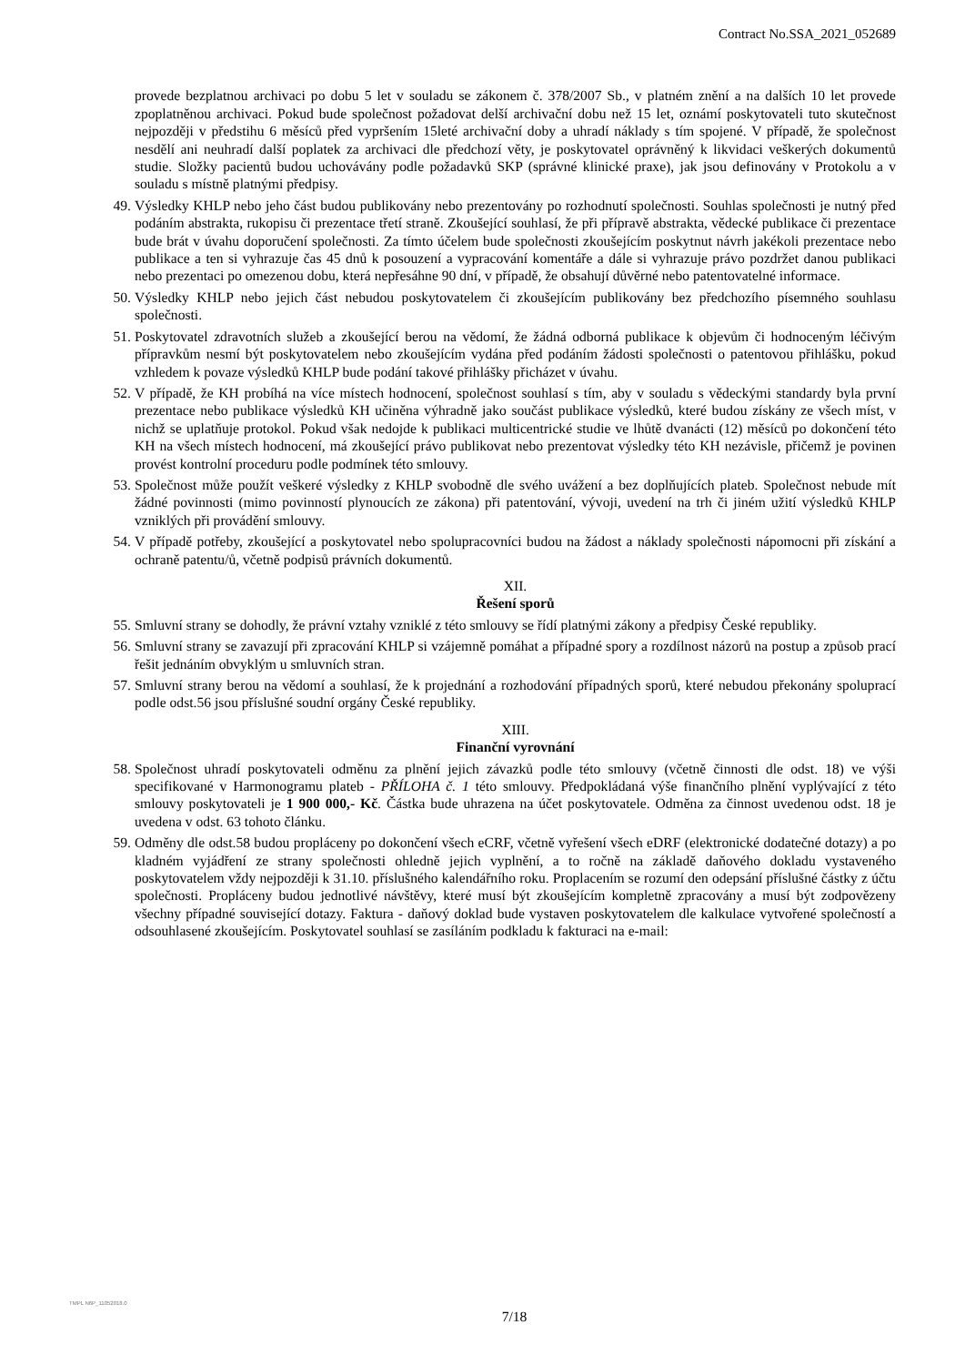Contract No.SSA_2021_052689
provede bezplatnou archivaci po dobu 5 let v souladu se zákonem č. 378/2007 Sb., v platném znění a na dalších 10 let provede zpoplatněnou archivaci. Pokud bude společnost požadovat delší archivační dobu než 15 let, oznámí poskytovateli tuto skutečnost nejpozději v předstihu 6 měsíců před vypršením 15leté archivační doby a uhradí náklady s tím spojené. V případě, že společnost nesdělí ani neuhradí další poplatek za archivaci dle předchozí věty, je poskytovatel oprávněný k likvidaci veškerých dokumentů studie. Složky pacientů budou uchovávány podle požadavků SKP (správné klinické praxe), jak jsou definovány v Protokolu a v souladu s místně platnými předpisy.
49. Výsledky KHLP nebo jeho část budou publikovány nebo prezentovány po rozhodnutí společnosti. Souhlas společnosti je nutný před podáním abstrakta, rukopisu či prezentace třetí straně. Zkoušející souhlasí, že při přípravě abstrakta, vědecké publikace či prezentace bude brát v úvahu doporučení společnosti. Za tímto účelem bude společnosti zkoušejícím poskytnut návrh jakékoli prezentace nebo publikace a ten si vyhrazuje čas 45 dnů k posouzení a vypracování komentáře a dále si vyhrazuje právo pozdržet danou publikaci nebo prezentaci po omezenou dobu, která nepřesáhne 90 dní, v případě, že obsahují důvěrné nebo patentovatelné informace.
50. Výsledky KHLP nebo jejich část nebudou poskytovatelem či zkoušejícím publikovány bez předchozího písemného souhlasu společnosti.
51. Poskytovatel zdravotních služeb a zkoušející berou na vědomí, že žádná odborná publikace k objevům či hodnoceným léčivým přípravkům nesmí být poskytovatelem nebo zkoušejícím vydána před podáním žádosti společnosti o patentovou přihlášku, pokud vzhledem k povaze výsledků KHLP bude podání takové přihlášky přicházet v úvahu.
52. V případě, že KH probíhá na více místech hodnocení, společnost souhlasí s tím, aby v souladu s vědeckými standardy byla první prezentace nebo publikace výsledků KH učiněna výhradně jako součást publikace výsledků, které budou získány ze všech míst, v nichž se uplatňuje protokol. Pokud však nedojde k publikaci multicentrické studie ve lhůtě dvanácti (12) měsíců po dokončení této KH na všech místech hodnocení, má zkoušející právo publikovat nebo prezentovat výsledky této KH nezávisle, přičemž je povinen provést kontrolní proceduru podle podmínek této smlouvy.
53. Společnost může použít veškeré výsledky z KHLP svobodně dle svého uvážení a bez doplňujících plateb. Společnost nebude mít žádné povinnosti (mimo povinností plynoucích ze zákona) při patentování, vývoji, uvedení na trh či jiném užití výsledků KHLP vzniklých při provádění smlouvy.
54. V případě potřeby, zkoušející a poskytovatel nebo spolupracovníci budou na žádost a náklady společnosti nápomocni při získání a ochraně patentu/ů, včetně podpisů právních dokumentů.
XII.
Řešení sporů
55. Smluvní strany se dohodly, že právní vztahy vzniklé z této smlouvy se řídí platnými zákony a předpisy České republiky.
56. Smluvní strany se zavazují při zpracování KHLP si vzájemně pomáhat a případné spory a rozdílnost názorů na postup a způsob prací řešit jednáním obvyklým u smluvních stran.
57. Smluvní strany berou na vědomí a souhlasí, že k projednání a rozhodování případných sporů, které nebudou překonány spoluprací podle odst.56 jsou příslušné soudní orgány České republiky.
XIII.
Finanční vyrovnání
58. Společnost uhradí poskytovateli odměnu za plnění jejich závazků podle této smlouvy (včetně činnosti dle odst. 18) ve výši specifikované v Harmonogramu plateb - PŘÍLOHA č. 1 této smlouvy. Předpokládaná výše finančního plnění vyplývající z této smlouvy poskytovateli je 1 900 000,- Kč. Částka bude uhrazena na účet poskytovatele. Odměna za činnost uvedenou odst. 18 je uvedena v odst. 63 tohoto článku.
59. Odměny dle odst.58 budou propláceny po dokončení všech eCRF, včetně vyřešení všech eDRF (elektronické dodatečné dotazy) a po kladném vyjádření ze strany společnosti ohledně jejich vyplnění, a to ročně na základě daňového dokladu vystaveného poskytovatelem vždy nejpozději k 31.10. příslušného kalendářního roku. Proplacením se rozumí den odepsání příslušné částky z účtu společnosti. Propláceny budou jednotlivé návštěvy, které musí být zkoušejícím kompletně zpracovány a musí být zodpovězeny všechny případné související dotazy. Faktura - daňový doklad bude vystaven poskytovatelem dle kalkulace vytvořené společností a odsouhlasené zkoušejícím. Poskytovatel souhlasí se zasíláním podkladu k fakturaci na e-mail:
TMPL N6P_11052018.0
7/18